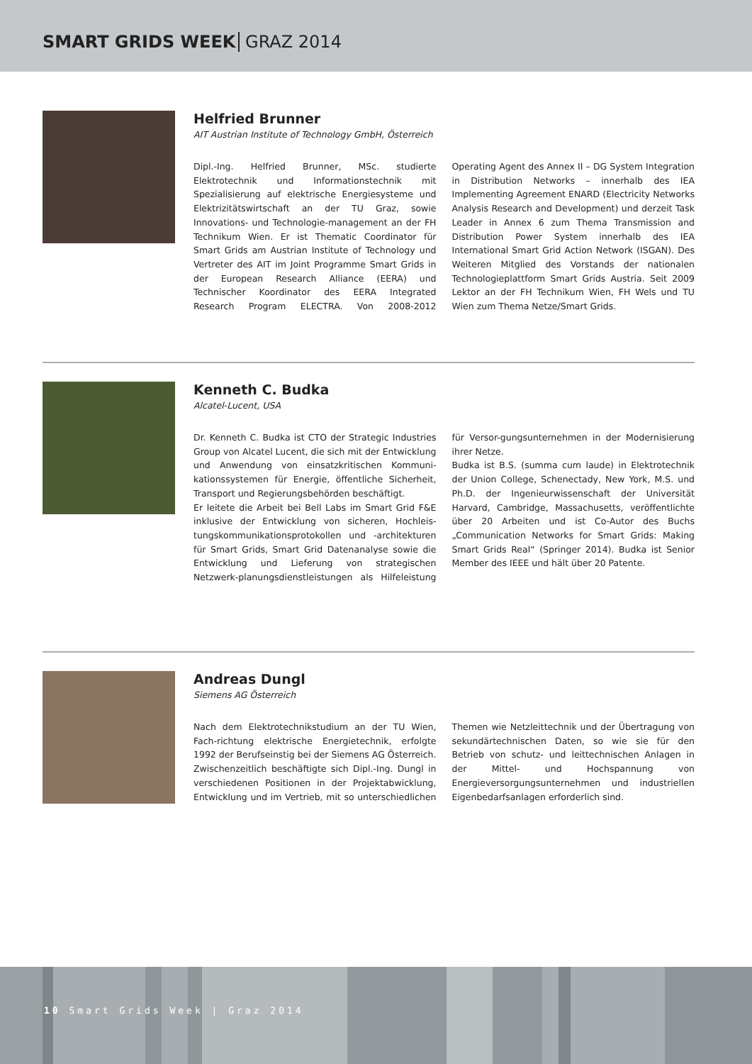SMART GRIDS WEEK GRAZ 2014
Helfried Brunner
AIT Austrian Institute of Technology GmbH, Österreich
Dipl.-Ing. Helfried Brunner, MSc. studierte Elektrotechnik und Informationstechnik mit Spezialisierung auf elektrische Energiesysteme und Elektrizitätswirtschaft an der TU Graz, sowie Innovations- und Technologie-management an der FH Technikum Wien. Er ist Thematic Coordinator für Smart Grids am Austrian Institute of Technology und Vertreter des AIT im Joint Programme Smart Grids in der European Research Alliance (EERA) und Technischer Koordinator des EERA Integrated Research Program ELECTRA. Von 2008-2012 Operating Agent des Annex II – DG System Integration in Distribution Networks – innerhalb des IEA Implementing Agreement ENARD (Electricity Networks Analysis Research and Development) und derzeit Task Leader in Annex 6 zum Thema Transmission and Distribution Power System innerhalb des IEA International Smart Grid Action Network (ISGAN). Des Weiteren Mitglied des Vorstands der nationalen Technologieplattform Smart Grids Austria. Seit 2009 Lektor an der FH Technikum Wien, FH Wels und TU Wien zum Thema Netze/Smart Grids.
Kenneth C. Budka
Alcatel-Lucent, USA
Dr. Kenneth C. Budka ist CTO der Strategic Industries Group von Alcatel Lucent, die sich mit der Entwicklung und Anwendung von einsatzkritischen Kommuni-kationssystemen für Energie, öffentliche Sicherheit, Transport und Regierungsbehörden beschäftigt.
Er leitete die Arbeit bei Bell Labs im Smart Grid F&E inklusive der Entwicklung von sicheren, Hochleis-tungskommunikationsprotokollen und -architekturen für Smart Grids, Smart Grid Datenanalyse sowie die Entwicklung und Lieferung von strategischen Netzwerk-planungsdienstleistungen als Hilfeleistung für Versor-gungsunternehmen in der Modernisierung ihrer Netze.
Budka ist B.S. (summa cum laude) in Elektrotechnik der Union College, Schenectady, New York, M.S. und Ph.D. der Ingenieurwissenschaft der Universität Harvard, Cambridge, Massachusetts, veröffentlichte über 20 Arbeiten und ist Co-Autor des Buchs „Communication Networks for Smart Grids: Making Smart Grids Real“ (Springer 2014). Budka ist Senior Member des IEEE und hält über 20 Patente.
Andreas Dungl
Siemens AG Österreich
Nach dem Elektrotechnikstudium an der TU Wien, Fach-richtung elektrische Energietechnik, erfolgte 1992 der Berufseinstig bei der Siemens AG Österreich.
Zwischenzeitlich beschäftigte sich Dipl.-Ing. Dungl in verschiedenen Positionen in der Projektabwicklung, Entwicklung und im Vertrieb, mit so unterschiedlichen Themen wie Netzleittechnik und der Übertragung von sekundärtechnischen Daten, so wie sie für den Betrieb von schutz- und leittechnischen Anlagen in der Mittel- und Hochspannung von Energieversorgungsunternehmen und industriellen Eigenbedarfsanlagen erforderlich sind.
10 Smart Grids Week | Graz 2014